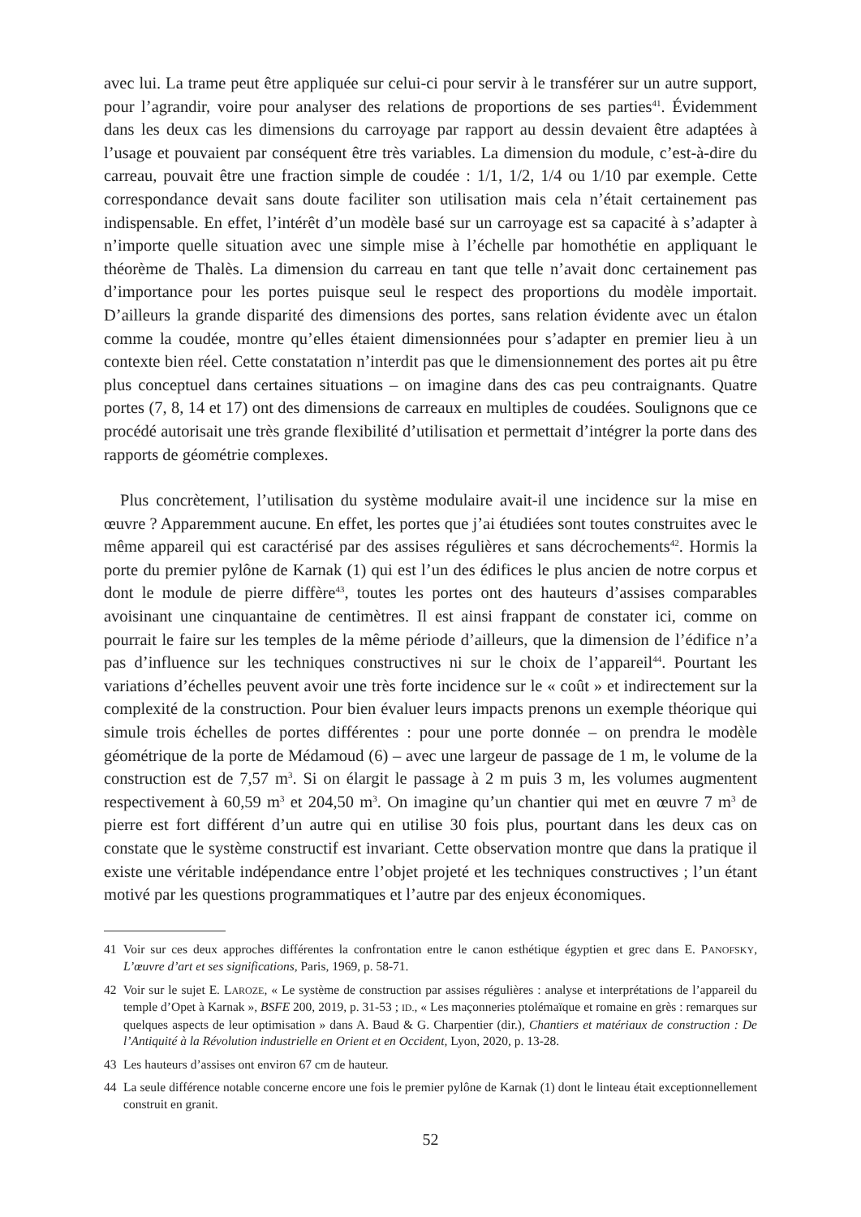avec lui. La trame peut être appliquée sur celui-ci pour servir à le transférer sur un autre support, pour l’agrandir, voire pour analyser des relations de proportions de ses parties<sup>41</sup>. Évidemment dans les deux cas les dimensions du carroyage par rapport au dessin devaient être adaptées à l’usage et pouvaient par conséquent être très variables. La dimension du module, c’est-à-dire du carreau, pouvait être une fraction simple de coudée : 1/1, 1/2, 1/4 ou 1/10 par exemple. Cette correspondance devait sans doute faciliter son utilisation mais cela n’était certainement pas indispensable. En effet, l’intérêt d’un modèle basé sur un carroyage est sa capacité à s’adapter à n’importe quelle situation avec une simple mise à l’échelle par homothétie en appliquant le théorème de Thalès. La dimension du carreau en tant que telle n’avait donc certainement pas d’importance pour les portes puisque seul le respect des proportions du modèle importait. D’ailleurs la grande disparité des dimensions des portes, sans relation évidente avec un étalon comme la coudée, montre qu’elles étaient dimensionnées pour s’adapter en premier lieu à un contexte bien réel. Cette constatation n’interdit pas que le dimensionnement des portes ait pu être plus conceptuel dans certaines situations – on imagine dans des cas peu contraignants. Quatre portes (7, 8, 14 et 17) ont des dimensions de carreaux en multiples de coudées. Soulignons que ce procédé autorisait une très grande flexibilité d’utilisation et permettait d’intégrer la porte dans des rapports de géométrie complexes.
Plus concrètement, l’utilisation du système modulaire avait-il une incidence sur la mise en œuvre ? Apparemment aucune. En effet, les portes que j’ai étudiées sont toutes construites avec le même appareil qui est caractérisé par des assises régulières et sans décrochements<sup>42</sup>. Hormis la porte du premier pylône de Karnak (1) qui est l’un des édifices le plus ancien de notre corpus et dont le module de pierre diffère<sup>43</sup>, toutes les portes ont des hauteurs d’assises comparables avoisinant une cinquantaine de centimètres. Il est ainsi frappant de constater ici, comme on pourrait le faire sur les temples de la même période d’ailleurs, que la dimension de l’édifice n’a pas d’influence sur les techniques constructives ni sur le choix de l’appareil<sup>44</sup>. Pourtant les variations d’échelles peuvent avoir une très forte incidence sur le « coût » et indirectement sur la complexité de la construction. Pour bien évaluer leurs impacts prenons un exemple théorique qui simule trois échelles de portes différentes : pour une porte donnée – on prendra le modèle géométrique de la porte de Médamoud (6) – avec une largeur de passage de 1 m, le volume de la construction est de 7,57 m<sup>3</sup>. Si on élargit le passage à 2 m puis 3 m, les volumes augmentent respectivement à 60,59 m<sup>3</sup> et 204,50 m<sup>3</sup>. On imagine qu’un chantier qui met en œuvre 7 m<sup>3</sup> de pierre est fort différent d’un autre qui en utilise 30 fois plus, pourtant dans les deux cas on constate que le système constructif est invariant. Cette observation montre que dans la pratique il existe une véritable indépendance entre l’objet projeté et les techniques constructives ; l’un étant motivé par les questions programmatiques et l’autre par des enjeux économiques.
41 Voir sur ces deux approches différentes la confrontation entre le canon esthétique égyptien et grec dans E. PANOFSKY, L’œuvre d’art et ses significations, Paris, 1969, p. 58-71.
42 Voir sur le sujet E. LAROZE, « Le système de construction par assises régulières : analyse et interprétations de l’appareil du temple d’Opet à Karnak », BSFE 200, 2019, p. 31-53 ; ID., « Les maçonneries ptolémaïque et romaine en grès : remarques sur quelques aspects de leur optimisation » dans A. Baud & G. Charpentier (dir.), Chantiers et matériaux de construction : De l’Antiquité à la Révolution industrielle en Orient et en Occident, Lyon, 2020, p. 13-28.
43 Les hauteurs d’assises ont environ 67 cm de hauteur.
44 La seule différence notable concerne encore une fois le premier pylône de Karnak (1) dont le linteau était exceptionnellement construit en granit.
52